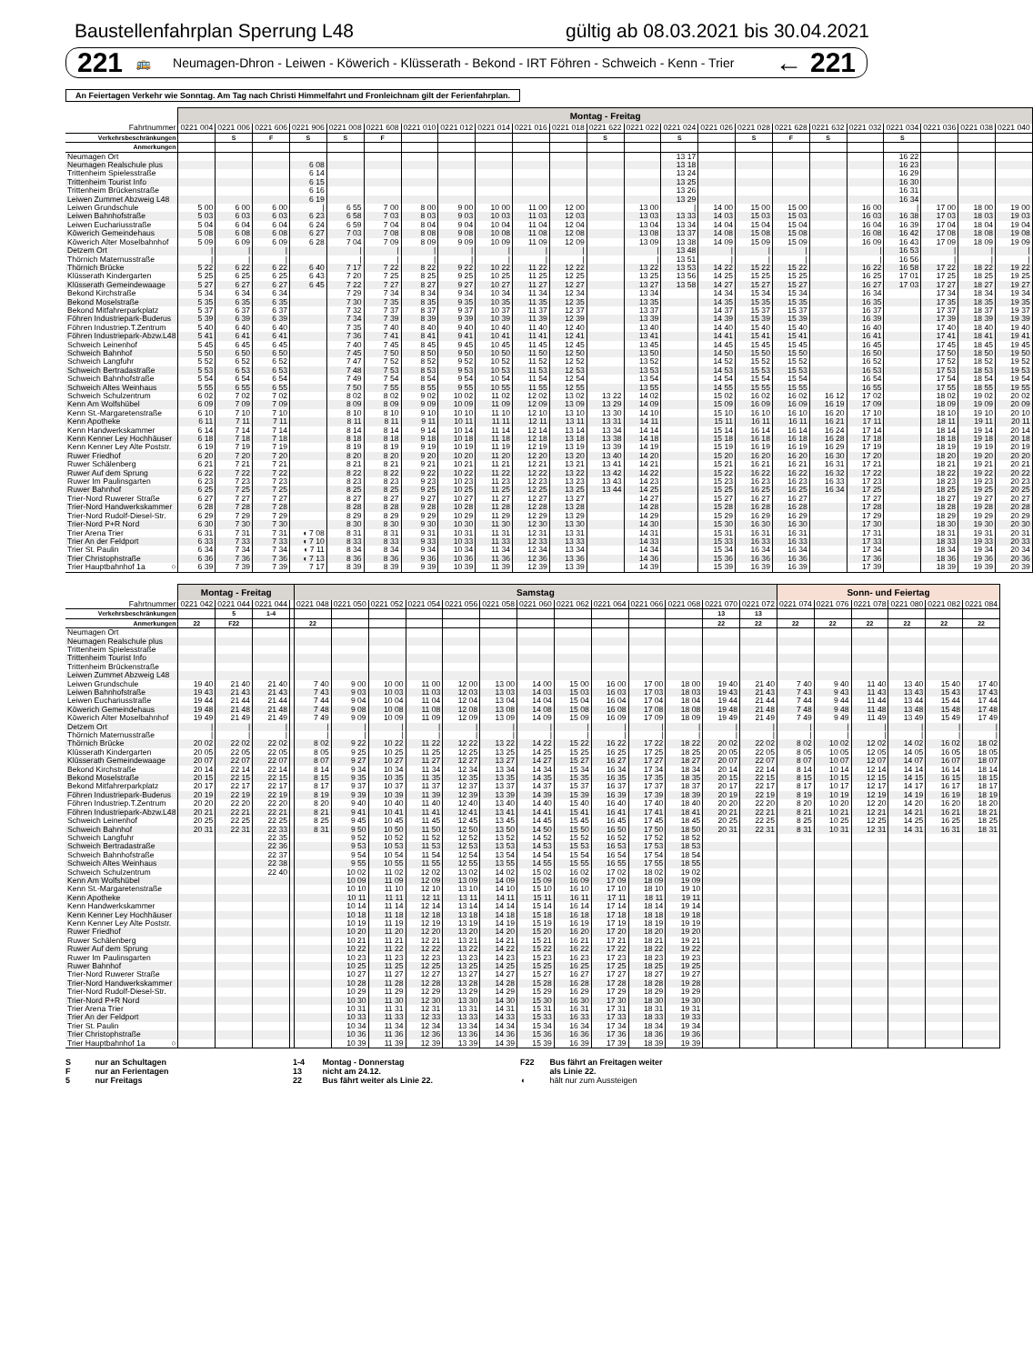Baustellenfahrplan Sperrung L48
gültig ab 08.03.2021 bis 30.04.2021
221 🚌 Neumagen-Dhron - Leiwen - Köwerich - Klüsserath - Bekond - IRT Föhren - Schweich - Kenn - Trier ← 221
An Feiertagen Verkehr wie Sonntag. Am Tag nach Christi Himmelfahrt und Fronleichnam gilt der Ferienfahrplan.
| | Montag - Freitag | | | | | | | | | | | | | | | | | | | | | | |
| --- | --- | --- | --- | --- | --- | --- | --- | --- | --- | --- | --- | --- | --- | --- | --- | --- | --- | --- | --- | --- | --- | --- | --- |
| Fahrtnummer | 0221 004 | 0221 006 | 0221 606 | 0221 906 | 0221 008 | 0221 608 | 0221 010 | 0221 012 | 0221 014 | 0221 016 | 0221 018 | 0221 622 | 0221 022 | 0221 024 | 0221 026 | 0221 028 | 0221 628 | 0221 632 | 0221 032 | 0221 034 | 0221 036 | 0221 038 | 0221 040 |
| Verkehrsbeschränkungen | | S | F | S | S | F | | | | | | S | | S | | S | F | S | | S | | | |
| Anmerkungen | | | | | | | | | | | | | | | | | | | | | | | |
| Neumagen Ort | | | | | | | | | | | | | | 13 17 | | | | | | 16 22 | | | |
| Neumagen Realschule plus | | | | 6 08 | | | | | | | | | | 13 18 | | | | | | 16 23 | | | |
| Trittenheim Spielesstraße | | | | 6 14 | | | | | | | | | | 13 24 | | | | | | 16 29 | | | |
| Trittenheim Tourist Info | | | | 6 15 | | | | | | | | | | 13 25 | | | | | | 16 30 | | | |
| Trittenheim Brückenstraße | | | | 6 16 | | | | | | | | | | 13 26 | | | | | | 16 31 | | | |
| Leiwen Zummet Abzweig L48 | | | | 6 19 | | | | | | | | | | 13 29 | | | | | | 16 34 | | | |
| Leiwen Grundschule | 5 00 | 6 00 | 6 00 | / | 6 55 | 7 00 | 8 00 | 9 00 | 10 00 | 11 00 | 12 00 | | 13 00 | / | 14 00 | 15 00 | 15 00 | | 16 00 | / | 17 00 | 18 00 | 19 00 |
| Leiwen Bahnhofstraße | 5 03 | 6 03 | 6 03 | 6 23 | 6 58 | 7 03 | 8 03 | 9 03 | 10 03 | 11 03 | 12 03 | | 13 03 | 13 33 | 14 03 | 15 03 | 15 03 | | 16 03 | 16 38 | 17 03 | 18 03 | 19 03 |
| Leiwen Euchariusstraße | 5 04 | 6 04 | 6 04 | 6 24 | 6 59 | 7 04 | 8 04 | 9 04 | 10 04 | 11 04 | 12 04 | | 13 04 | 13 34 | 14 04 | 15 04 | 15 04 | | 16 04 | 16 39 | 17 04 | 18 04 | 19 04 |
| Köwerich Gemeindehaus | 5 08 | 6 08 | 6 08 | 6 27 | 7 03 | 7 08 | 8 08 | 9 08 | 10 08 | 11 08 | 12 08 | | 13 08 | 13 37 | 14 08 | 15 08 | 15 08 | | 16 08 | 16 42 | 17 08 | 18 08 | 19 08 |
| Köwerich Alter Moselbahnhof | 5 09 | 6 09 | 6 09 | 6 28 | 7 04 | 7 09 | 8 09 | 9 09 | 10 09 | 11 09 | 12 09 | | 13 09 | 13 38 | 14 09 | 15 09 | 15 09 | | 16 09 | 16 43 | 17 09 | 18 09 | 19 09 |
| Detzem Ort | / | / | / | | / | / | / | / | / | / | / | | / | 13 48 | / | / | / | | / | 16 53 | / | / | / |
| Thörnich Maternusstraße | / | / | / | | / | / | / | / | / | / | / | | / | 13 51 | / | / | / | | / | 16 56 | / | / | / |
| Thörnich Brücke | 5 22 | 6 22 | 6 22 | 6 40 | 7 17 | 7 22 | 8 22 | 9 22 | 10 22 | 11 22 | 12 22 | | 13 22 | 13 53 | 14 22 | 15 22 | 15 22 | | 16 22 | 16 58 | 17 22 | 18 22 | 19 22 |
| Klüsserath Kindergarten | 5 25 | 6 25 | 6 25 | 6 43 | 7 20 | 7 25 | 8 25 | 9 25 | 10 25 | 11 25 | 12 25 | | 13 25 | 13 56 | 14 25 | 15 25 | 15 25 | | 16 25 | 17 01 | 17 25 | 18 25 | 19 25 |
| Klüsserath Gemeindewaage | 5 27 | 6 27 | 6 27 | 6 45 | 7 22 | 7 27 | 8 27 | 9 27 | 10 27 | 11 27 | 12 27 | | 13 27 | 13 58 | 14 27 | 15 27 | 15 27 | | 16 27 | 17 03 | 17 27 | 18 27 | 19 27 |
| Bekond Kirchstraße | 5 34 | 6 34 | 6 34 | | 7 29 | 7 34 | 8 34 | 9 34 | 10 34 | 11 34 | 12 34 | | 13 34 | | 14 34 | 15 34 | 15 34 | | 16 34 | | 17 34 | 18 34 | 19 34 |
| Bekond Moselstraße | 5 35 | 6 35 | 6 35 | | 7 30 | 7 35 | 8 35 | 9 35 | 10 35 | 11 35 | 12 35 | | 13 35 | | 14 35 | 15 35 | 15 35 | | 16 35 | | 17 35 | 18 35 | 19 35 |
| Bekond Mitfahrerparkplatz | 5 37 | 6 37 | 6 37 | | 7 32 | 7 37 | 8 37 | 9 37 | 10 37 | 11 37 | 12 37 | | 13 37 | | 14 37 | 15 37 | 15 37 | | 16 37 | | 17 37 | 18 37 | 19 37 |
| Föhren Industriepark-Buderus | 5 39 | 6 39 | 6 39 | | 7 34 | 7 39 | 8 39 | 9 39 | 10 39 | 11 39 | 12 39 | | 13 39 | | 14 39 | 15 39 | 15 39 | | 16 39 | | 17 39 | 18 39 | 19 39 |
| Föhren Industriep.T.Zentrum | 5 40 | 6 40 | 6 40 | | 7 35 | 7 40 | 8 40 | 9 40 | 10 40 | 11 40 | 12 40 | | 13 40 | | 14 40 | 15 40 | 15 40 | | 16 40 | | 17 40 | 18 40 | 19 40 |
| Föhren Industriepark-Abzw.L48 | 5 41 | 6 41 | 6 41 | | 7 36 | 7 41 | 8 41 | 9 41 | 10 41 | 11 41 | 12 41 | | 13 41 | | 14 41 | 15 41 | 15 41 | | 16 41 | | 17 41 | 18 41 | 19 41 |
| Schweich Leinenhof | 5 45 | 6 45 | 6 45 | | 7 40 | 7 45 | 8 45 | 9 45 | 10 45 | 11 45 | 12 45 | | 13 45 | | 14 45 | 15 45 | 15 45 | | 16 45 | | 17 45 | 18 45 | 19 45 |
| Schweich Bahnhof | 5 50 | 6 50 | 6 50 | | 7 45 | 7 50 | 8 50 | 9 50 | 10 50 | 11 50 | 12 50 | | 13 50 | | 14 50 | 15 50 | 15 50 | | 16 50 | | 17 50 | 18 50 | 19 50 |
| Schweich Langfuhr | 5 52 | 6 52 | 6 52 | | 7 47 | 7 52 | 8 52 | 9 52 | 10 52 | 11 52 | 12 52 | | 13 52 | | 14 52 | 15 52 | 15 52 | | 16 52 | | 17 52 | 18 52 | 19 52 |
| Schweich Bertradastraße | 5 53 | 6 53 | 6 53 | | 7 48 | 7 53 | 8 53 | 9 53 | 10 53 | 11 53 | 12 53 | | 13 53 | | 14 53 | 15 53 | 15 53 | | 16 53 | | 17 53 | 18 53 | 19 53 |
| Schweich Bahnhofstraße | 5 54 | 6 54 | 6 54 | | 7 49 | 7 54 | 8 54 | 9 54 | 10 54 | 11 54 | 12 54 | | 13 54 | | 14 54 | 15 54 | 15 54 | | 16 54 | | 17 54 | 18 54 | 19 54 |
| Schweich Altes Weinhaus | 5 55 | 6 55 | 6 55 | | 7 50 | 7 55 | 8 55 | 9 55 | 10 55 | 11 55 | 12 55 | | 13 55 | | 14 55 | 15 55 | 15 55 | | 16 55 | | 17 55 | 18 55 | 19 55 |
| Schweich Schulzentrum | 6 02 | 7 02 | 7 02 | | 8 02 | 8 02 | 9 02 | 10 02 | 11 02 | 12 02 | 13 02 | 13 22 | 14 02 | | 15 02 | 16 02 | 16 02 | 16 12 | 17 02 | | 18 02 | 19 02 | 20 02 |
| Kenn Am Wolfshübel | 6 09 | 7 09 | 7 09 | | 8 09 | 8 09 | 9 09 | 10 09 | 11 09 | 12 09 | 13 09 | 13 29 | 14 09 | | 15 09 | 16 09 | 16 09 | 16 19 | 17 09 | | 18 09 | 19 09 | 20 09 |
| Kenn St.-Margaretenstraße | 6 10 | 7 10 | 7 10 | | 8 10 | 8 10 | 9 10 | 10 10 | 11 10 | 12 10 | 13 10 | 13 30 | 14 10 | | 15 10 | 16 10 | 16 10 | 16 20 | 17 10 | | 18 10 | 19 10 | 20 10 |
| Kenn Apotheke | 6 11 | 7 11 | 7 11 | | 8 11 | 8 11 | 9 11 | 10 11 | 11 11 | 12 11 | 13 11 | 13 31 | 14 11 | | 15 11 | 16 11 | 16 11 | 16 21 | 17 11 | | 18 11 | 19 11 | 20 11 |
| Kenn Handwerkskammer | 6 14 | 7 14 | 7 14 | | 8 14 | 8 14 | 9 14 | 10 14 | 11 14 | 12 14 | 13 14 | 13 34 | 14 14 | | 15 14 | 16 14 | 16 14 | 16 24 | 17 14 | | 18 14 | 19 14 | 20 14 |
| Kenn Kenner Ley Hochhäuser | 6 18 | 7 18 | 7 18 | | 8 18 | 8 18 | 9 18 | 10 18 | 11 18 | 12 18 | 13 18 | 13 38 | 14 18 | | 15 18 | 16 18 | 16 18 | 16 28 | 17 18 | | 18 18 | 19 18 | 20 18 |
| Kenn Kenner Ley Alte Poststr. | 6 19 | 7 19 | 7 19 | | 8 19 | 8 19 | 9 19 | 10 19 | 11 19 | 12 19 | 13 19 | 13 39 | 14 19 | | 15 19 | 16 19 | 16 19 | 16 29 | 17 19 | | 18 19 | 19 19 | 20 19 |
| Ruwer Friedhof | 6 20 | 7 20 | 7 20 | | 8 20 | 8 20 | 9 20 | 10 20 | 11 20 | 12 20 | 13 20 | 13 40 | 14 20 | | 15 20 | 16 20 | 16 20 | 16 30 | 17 20 | | 18 20 | 19 20 | 20 20 |
| Ruwer Schälenberg | 6 21 | 7 21 | 7 21 | | 8 21 | 8 21 | 9 21 | 10 21 | 11 21 | 12 21 | 13 21 | 13 41 | 14 21 | | 15 21 | 16 21 | 16 21 | 16 31 | 17 21 | | 18 21 | 19 21 | 20 21 |
| Ruwer Auf dem Sprung | 6 22 | 7 22 | 7 22 | | 8 22 | 8 22 | 9 22 | 10 22 | 11 22 | 12 22 | 13 22 | 13 42 | 14 22 | | 15 22 | 16 22 | 16 22 | 16 32 | 17 22 | | 18 22 | 19 22 | 20 22 |
| Ruwer Im Paulinsgarten | 6 23 | 7 23 | 7 23 | | 8 23 | 8 23 | 9 23 | 10 23 | 11 23 | 12 23 | 13 23 | 13 43 | 14 23 | | 15 23 | 16 23 | 16 23 | 16 33 | 17 23 | | 18 23 | 19 23 | 20 23 |
| Ruwer Bahnhof | 6 25 | 7 25 | 7 25 | | 8 25 | 8 25 | 9 25 | 10 25 | 11 25 | 12 25 | 13 25 | 13 44 | 14 25 | | 15 25 | 16 25 | 16 25 | 16 34 | 17 25 | | 18 25 | 19 25 | 20 25 |
| Trier-Nord Ruwerer Straße | 6 27 | 7 27 | 7 27 | | 8 27 | 8 27 | 9 27 | 10 27 | 11 27 | 12 27 | 13 27 | | 14 27 | | 15 27 | 16 27 | 16 27 | | 17 27 | | 18 27 | 19 27 | 20 27 |
| Trier-Nord Handwerkskammer | 6 28 | 7 28 | 7 28 | | 8 28 | 8 28 | 9 28 | 10 28 | 11 28 | 12 28 | 13 28 | | 14 28 | | 15 28 | 16 28 | 16 28 | | 17 28 | | 18 28 | 19 28 | 20 28 |
| Trier-Nord Rudolf-Diesel-Str. | 6 29 | 7 29 | 7 29 | | 8 29 | 8 29 | 9 29 | 10 29 | 11 29 | 12 29 | 13 29 | | 14 29 | | 15 29 | 16 29 | 16 29 | | 17 29 | | 18 29 | 19 29 | 20 29 |
| Trier-Nord P+R Nord | 6 30 | 7 30 | 7 30 | | 8 30 | 8 30 | 9 30 | 10 30 | 11 30 | 12 30 | 13 30 | | 14 30 | | 15 30 | 16 30 | 16 30 | | 17 30 | | 18 30 | 19 30 | 20 30 |
| Trier Arena Trier | 6 31 | 7 31 | 7 31 | ◖ 7 08 | 8 31 | 8 31 | 9 31 | 10 31 | 11 31 | 12 31 | 13 31 | | 14 31 | | 15 31 | 16 31 | 16 31 | | 17 31 | | 18 31 | 19 31 | 20 31 |
| Trier An der Feldport | 6 33 | 7 33 | 7 33 | ◖ 7 10 | 8 33 | 8 33 | 9 33 | 10 33 | 11 33 | 12 33 | 13 33 | | 14 33 | | 15 33 | 16 33 | 16 33 | | 17 33 | | 18 33 | 19 33 | 20 33 |
| Trier St. Paulin | 6 34 | 7 34 | 7 34 | ◖ 7 11 | 8 34 | 8 34 | 9 34 | 10 34 | 11 34 | 12 34 | 13 34 | | 14 34 | | 15 34 | 16 34 | 16 34 | | 17 34 | | 18 34 | 19 34 | 20 34 |
| Trier Christophstraße | 6 36 | 7 36 | 7 36 | ◖ 7 13 | 8 36 | 8 36 | 9 36 | 10 36 | 11 36 | 12 36 | 13 36 | | 14 36 | | 15 36 | 16 36 | 16 36 | | 17 36 | | 18 36 | 19 36 | 20 36 |
| Trier Hauptbahnhof 1a ○ | 6 39 | 7 39 | 7 39 | 7 17 | 8 39 | 8 39 | 9 39 | 10 39 | 11 39 | 12 39 | 13 39 | | 14 39 | | 15 39 | 16 39 | 16 39 | | 17 39 | | 18 39 | 19 39 | 20 39 |
| | Montag - Freitag | | | | Samstag | | | | | | | | | | | | | Sonn- und Feiertag | | | | | |
| --- | --- | --- | --- | --- | --- | --- | --- | --- | --- | --- | --- | --- | --- | --- | --- | --- | --- | --- | --- | --- | --- | --- | --- |
| Fahrtnummer | 0221 042 | 0221 044 | 0221 044 | | 0221 048 | 0221 050 | 0221 052 | 0221 054 | 0221 056 | 0221 058 | 0221 060 | 0221 062 | 0221 064 | 0221 066 | 0221 068 | 0221 070 | 0221 072 | 0221 074 | 0221 076 | 0221 078 | 0221 080 | 0221 082 | 0221 084 |
| Verkehrsbeschränkungen | | 5 | 1-4 | | | | | | | | | | | | | 13 | 13 | | | | | | |
| Anmerkungen | 22 | F22 | | | 22 | | | | | | | | | | | 22 | 22 | 22 | 22 | 22 | 22 | 22 | 22 |
| Neumagen Ort | | | | | | | | | | | | | | | | | | | | | | | |
| Neumagen Realschule plus | | | | | | | | | | | | | | | | | | | | | | | |
| Trittenheim Spielesstraße | | | | | | | | | | | | | | | | | | | | | | | |
| Trittenheim Tourist Info | | | | | | | | | | | | | | | | | | | | | | | |
| Trittenheim Brückenstraße | | | | | | | | | | | | | | | | | | | | | | | |
| Leiwen Zummet Abzweig L48 | | | | | | | | | | | | | | | | | | | | | | | |
| Leiwen Grundschule | 19 40 | 21 40 | 21 40 | | 7 40 | 9 00 | 10 00 | 11 00 | 12 00 | 13 00 | 14 00 | 15 00 | 16 00 | 17 00 | 18 00 | 19 40 | 21 40 | 7 40 | 9 40 | 11 40 | 13 40 | 15 40 | 17 40 |
| Leiwen Bahnhofstraße | 19 43 | 21 43 | 21 43 | | 7 43 | 9 03 | 10 03 | 11 03 | 12 03 | 13 03 | 14 03 | 15 03 | 16 03 | 17 03 | 18 03 | 19 43 | 21 43 | 7 43 | 9 43 | 11 43 | 13 43 | 15 43 | 17 43 |
| Leiwen Euchariusstraße | 19 44 | 21 44 | 21 44 | | 7 44 | 9 04 | 10 04 | 11 04 | 12 04 | 13 04 | 14 04 | 15 04 | 16 04 | 17 04 | 18 04 | 19 44 | 21 44 | 7 44 | 9 44 | 11 44 | 13 44 | 15 44 | 17 44 |
| Köwerich Gemeindehaus | 19 48 | 21 48 | 21 48 | | 7 48 | 9 08 | 10 08 | 11 08 | 12 08 | 13 08 | 14 08 | 15 08 | 16 08 | 17 08 | 18 08 | 19 48 | 21 48 | 7 48 | 9 48 | 11 48 | 13 48 | 15 48 | 17 48 |
| Köwerich Alter Moselbahnhof | 19 49 | 21 49 | 21 49 | | 7 49 | 9 09 | 10 09 | 11 09 | 12 09 | 13 09 | 14 09 | 15 09 | 16 09 | 17 09 | 18 09 | 19 49 | 21 49 | 7 49 | 9 49 | 11 49 | 13 49 | 15 49 | 17 49 |
| Detzem Ort | / | / | / | | / | / | / | / | / | / | / | / | / | / | / | / | / | / | / | / | / | / | / |
| Thörnich Maternusstraße | / | / | / | | / | / | / | / | / | / | / | / | / | / | / | / | / | / | / | / | / | / | / |
| Thörnich Brücke | 20 02 | 22 02 | 22 02 | | 8 02 | 9 22 | 10 22 | 11 22 | 12 22 | 13 22 | 14 22 | 15 22 | 16 22 | 17 22 | 18 22 | 20 02 | 22 02 | 8 02 | 10 02 | 12 02 | 14 02 | 16 02 | 18 02 |
| Klüsserath Kindergarten | 20 05 | 22 05 | 22 05 | | 8 05 | 9 25 | 10 25 | 11 25 | 12 25 | 13 25 | 14 25 | 15 25 | 16 25 | 17 25 | 18 25 | 20 05 | 22 05 | 8 05 | 10 05 | 12 05 | 14 05 | 16 05 | 18 05 |
| Klüsserath Gemeindewaage | 20 07 | 22 07 | 22 07 | | 8 07 | 9 27 | 10 27 | 11 27 | 12 27 | 13 27 | 14 27 | 15 27 | 16 27 | 17 27 | 18 27 | 20 07 | 22 07 | 8 07 | 10 07 | 12 07 | 14 07 | 16 07 | 18 07 |
| Bekond Kirchstraße | 20 14 | 22 14 | 22 14 | | 8 14 | 9 34 | 10 34 | 11 34 | 12 34 | 13 34 | 14 34 | 15 34 | 16 34 | 17 34 | 18 34 | 20 14 | 22 14 | 8 14 | 10 14 | 12 14 | 14 14 | 16 14 | 18 14 |
| Bekond Moselstraße | 20 15 | 22 15 | 22 15 | | 8 15 | 9 35 | 10 35 | 11 35 | 12 35 | 13 35 | 14 35 | 15 35 | 16 35 | 17 35 | 18 35 | 20 15 | 22 15 | 8 15 | 10 15 | 12 15 | 14 15 | 16 15 | 18 15 |
| Bekond Mitfahrerparkplatz | 20 17 | 22 17 | 22 17 | | 8 17 | 9 37 | 10 37 | 11 37 | 12 37 | 13 37 | 14 37 | 15 37 | 16 37 | 17 37 | 18 37 | 20 17 | 22 17 | 8 17 | 10 17 | 12 17 | 14 17 | 16 17 | 18 17 |
| Föhren Industriepark-Buderus | 20 19 | 22 19 | 22 19 | | 8 19 | 9 39 | 10 39 | 11 39 | 12 39 | 13 39 | 14 39 | 15 39 | 16 39 | 17 39 | 18 39 | 20 19 | 22 19 | 8 19 | 10 19 | 12 19 | 14 19 | 16 19 | 18 19 |
| Föhren Industriep.T.Zentrum | 20 20 | 22 20 | 22 20 | | 8 20 | 9 40 | 10 40 | 11 40 | 12 40 | 13 40 | 14 40 | 15 40 | 16 40 | 17 40 | 18 40 | 20 20 | 22 20 | 8 20 | 10 20 | 12 20 | 14 20 | 16 20 | 18 20 |
| Föhren Industriepark-Abzw.L48 | 20 21 | 22 21 | 22 21 | | 8 21 | 9 41 | 10 41 | 11 41 | 12 41 | 13 41 | 14 41 | 15 41 | 16 41 | 17 41 | 18 41 | 20 21 | 22 21 | 8 21 | 10 21 | 12 21 | 14 21 | 16 21 | 18 21 |
| Schweich Leinenhof | 20 25 | 22 25 | 22 25 | | 8 25 | 9 45 | 10 45 | 11 45 | 12 45 | 13 45 | 14 45 | 15 45 | 16 45 | 17 45 | 18 45 | 20 25 | 22 25 | 8 25 | 10 25 | 12 25 | 14 25 | 16 25 | 18 25 |
| Schweich Bahnhof | 20 31 | 22 31 | 22 33 | | 8 31 | 9 50 | 10 50 | 11 50 | 12 50 | 13 50 | 14 50 | 15 50 | 16 50 | 17 50 | 18 50 | 20 31 | 22 31 | 8 31 | 10 31 | 12 31 | 14 31 | 16 31 | 18 31 |
| Schweich Langfuhr | | | 22 35 | | | 9 52 | 10 52 | 11 52 | 12 52 | 13 52 | 14 52 | 15 52 | 16 52 | 17 52 | 18 52 | | | | | | | | |
| Schweich Bertradastraße | | | 22 36 | | | 9 53 | 10 53 | 11 53 | 12 53 | 13 53 | 14 53 | 15 53 | 16 53 | 17 53 | 18 53 | | | | | | | | |
| Schweich Bahnhofstraße | | | 22 37 | | | 9 54 | 10 54 | 11 54 | 12 54 | 13 54 | 14 54 | 15 54 | 16 54 | 17 54 | 18 54 | | | | | | | | |
| Schweich Altes Weinhaus | | | 22 38 | | | 9 55 | 10 55 | 11 55 | 12 55 | 13 55 | 14 55 | 15 55 | 16 55 | 17 55 | 18 55 | | | | | | | | |
| Schweich Schulzentrum | | | 22 40 | | | 10 02 | 11 02 | 12 02 | 13 02 | 14 02 | 15 02 | 16 02 | 17 02 | 18 02 | 19 02 | | | | | | | | |
| Kenn Am Wolfshübel | | | | | | 10 09 | 11 09 | 12 09 | 13 09 | 14 09 | 15 09 | 16 09 | 17 09 | 18 09 | 19 09 | | | | | | | | |
| Kenn St.-Margaretenstraße | | | | | | 10 10 | 11 10 | 12 10 | 13 10 | 14 10 | 15 10 | 16 10 | 17 10 | 18 10 | 19 10 | | | | | | | | |
| Kenn Apotheke | | | | | | 10 11 | 11 11 | 12 11 | 13 11 | 14 11 | 15 11 | 16 11 | 17 11 | 18 11 | 19 11 | | | | | | | | |
| Kenn Handwerkskammer | | | | | | 10 14 | 11 14 | 12 14 | 13 14 | 14 14 | 15 14 | 16 14 | 17 14 | 18 14 | 19 14 | | | | | | | | |
| Kenn Kenner Ley Hochhäuser | | | | | | 10 18 | 11 18 | 12 18 | 13 18 | 14 18 | 15 18 | 16 18 | 17 18 | 18 18 | 19 18 | | | | | | | | |
| Kenn Kenner Ley Alte Poststr. | | | | | | 10 19 | 11 19 | 12 19 | 13 19 | 14 19 | 15 19 | 16 19 | 17 19 | 18 19 | 19 19 | | | | | | | | |
| Ruwer Friedhof | | | | | | 10 20 | 11 20 | 12 20 | 13 20 | 14 20 | 15 20 | 16 20 | 17 20 | 18 20 | 19 20 | | | | | | | | |
| Ruwer Schälenberg | | | | | | 10 21 | 11 21 | 12 21 | 13 21 | 14 21 | 15 21 | 16 21 | 17 21 | 18 21 | 19 21 | | | | | | | | |
| Ruwer Auf dem Sprung | | | | | | 10 22 | 11 22 | 12 22 | 13 22 | 14 22 | 15 22 | 16 22 | 17 22 | 18 22 | 19 22 | | | | | | | | |
| Ruwer Im Paulinsgarten | | | | | | 10 23 | 11 23 | 12 23 | 13 23 | 14 23 | 15 23 | 16 23 | 17 23 | 18 23 | 19 23 | | | | | | | | |
| Ruwer Bahnhof | | | | | | 10 25 | 11 25 | 12 25 | 13 25 | 14 25 | 15 25 | 16 25 | 17 25 | 18 25 | 19 25 | | | | | | | | |
| Trier-Nord Ruwerer Straße | | | | | | 10 27 | 11 27 | 12 27 | 13 27 | 14 27 | 15 27 | 16 27 | 17 27 | 18 27 | 19 27 | | | | | | | | |
| Trier-Nord Handwerkskammer | | | | | | 10 28 | 11 28 | 12 28 | 13 28 | 14 28 | 15 28 | 16 28 | 17 28 | 18 28 | 19 28 | | | | | | | | |
| Trier-Nord Rudolf-Diesel-Str. | | | | | | 10 29 | 11 29 | 12 29 | 13 29 | 14 29 | 15 29 | 16 29 | 17 29 | 18 29 | 19 29 | | | | | | | | |
| Trier-Nord P+R Nord | | | | | | 10 30 | 11 30 | 12 30 | 13 30 | 14 30 | 15 30 | 16 30 | 17 30 | 18 30 | 19 30 | | | | | | | | |
| Trier Arena Trier | | | | | | 10 31 | 11 31 | 12 31 | 13 31 | 14 31 | 15 31 | 16 31 | 17 31 | 18 31 | 19 31 | | | | | | | | |
| Trier An der Feldport | | | | | | 10 33 | 11 33 | 12 33 | 13 33 | 14 33 | 15 33 | 16 33 | 17 33 | 18 33 | 19 33 | | | | | | | | |
| Trier St. Paulin | | | | | | 10 34 | 11 34 | 12 34 | 13 34 | 14 34 | 15 34 | 16 34 | 17 34 | 18 34 | 19 34 | | | | | | | | |
| Trier Christophstraße | | | | | | 10 36 | 11 36 | 12 36 | 13 36 | 14 36 | 15 36 | 16 36 | 17 36 | 18 36 | 19 36 | | | | | | | | |
| Trier Hauptbahnhof 1a ○ | | | | | | 10 39 | 11 39 | 12 39 | 13 39 | 14 39 | 15 39 | 16 39 | 17 39 | 18 39 | 19 39 | | | | | | | | |
S nur an Schultagen
F nur an Ferientagen
5 nur Freitags
1-4 Montag - Donnerstag
13 nicht am 24.12.
22 Bus fährt weiter als Linie 22.
F22 Bus fährt an Freitagen weiter
als Linie 22.
◖ hält nur zum Aussteigen